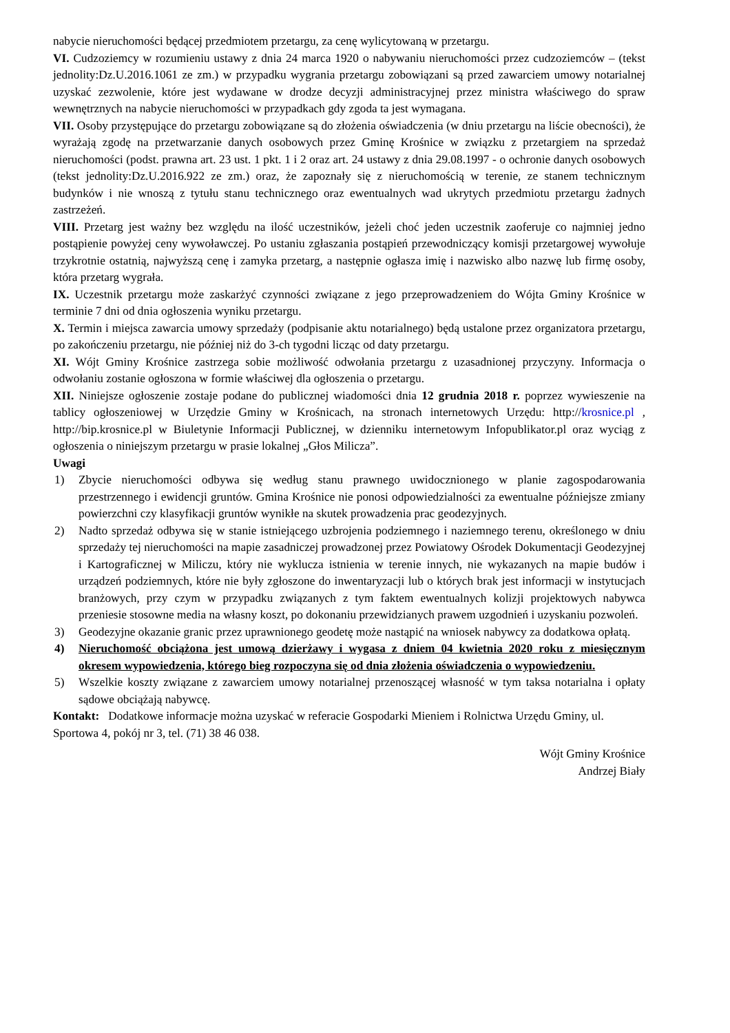nabycie nieruchomości będącej przedmiotem przetargu, za cenę wylicytowaną w przetargu.
VI. Cudzoziemcy w rozumieniu ustawy z dnia 24 marca 1920 o nabywaniu nieruchomości przez cudzoziemców – (tekst jednolity:Dz.U.2016.1061 ze zm.) w przypadku wygrania przetargu zobowiązani są przed zawarciem umowy notarialnej uzyskać zezwolenie, które jest wydawane w drodze decyzji administracyjnej przez ministra właściwego do spraw wewnętrznych na nabycie nieruchomości w przypadkach gdy zgoda ta jest wymagana.
VII. Osoby przystępujące do przetargu zobowiązane są do złożenia oświadczenia (w dniu przetargu na liście obecności), że wyrażają zgodę na przetwarzanie danych osobowych przez Gminę Krośnice w związku z przetargiem na sprzedaż nieruchomości (podst. prawna art. 23 ust. 1 pkt. 1 i 2 oraz art. 24 ustawy z dnia 29.08.1997 - o ochronie danych osobowych (tekst jednolity:Dz.U.2016.922 ze zm.) oraz, że zapoznały się z nieruchomością w terenie, ze stanem technicznym budynków i nie wnoszą z tytułu stanu technicznego oraz ewentualnych wad ukrytych przedmiotu przetargu żadnych zastrzeżeń.
VIII. Przetarg jest ważny bez względu na ilość uczestników, jeżeli choć jeden uczestnik zaoferuje co najmniej jedno postąpienie powyżej ceny wywoławczej. Po ustaniu zgłaszania postąpień przewodniczący komisji przetargowej wywołuje trzykrotnie ostatnią, najwyższą cenę i zamyka przetarg, a następnie ogłasza imię i nazwisko albo nazwę lub firmę osoby, która przetarg wygrała.
IX. Uczestnik przetargu może zaskarżyć czynności związane z jego przeprowadzeniem do Wójta Gminy Krośnice w terminie 7 dni od dnia ogłoszenia wyniku przetargu.
X. Termin i miejsca zawarcia umowy sprzedaży (podpisanie aktu notarialnego) będą ustalone przez organizatora przetargu, po zakończeniu przetargu, nie później niż do 3-ch tygodni licząc od daty przetargu.
XI. Wójt Gminy Krośnice zastrzega sobie możliwość odwołania przetargu z uzasadnionej przyczyny. Informacja o odwołaniu zostanie ogłoszona w formie właściwej dla ogłoszenia o przetargu.
XII. Niniejsze ogłoszenie zostaje podane do publicznej wiadomości dnia 12 grudnia 2018 r. poprzez wywieszenie na tablicy ogłoszeniowej w Urzędzie Gminy w Krośnicach, na stronach internetowych Urzędu: http://krosnice.pl , http://bip.krosnice.pl w Biuletynie Informacji Publicznej, w dzienniku internetowym Infopublikator.pl oraz wyciąg z ogłoszenia o niniejszym przetargu w prasie lokalnej „Głos Milicza”.
Uwagi
1) Zbycie nieruchomości odbywa się według stanu prawnego uwidocznionego w planie zagospodarowania przestrzennego i ewidencji gruntów. Gmina Krośnice nie ponosi odpowiedzialności za ewentualne późniejsze zmiany powierzchni czy klasyfikacji gruntów wynikłe na skutek prowadzenia prac geodezyjnych.
2) Nadto sprzedaż odbywa się w stanie istniejącego uzbrojenia podziemnego i naziemnego terenu, określonego w dniu sprzedaży tej nieruchomości na mapie zasadniczej prowadzonej przez Powiatowy Ośrodek Dokumentacji Geodezyjnej i Kartograficznej w Miliczu, który nie wyklucza istnienia w terenie innych, nie wykazanych na mapie budów i urządzeń podziemnych, które nie były zgłoszone do inwentaryzacji lub o których brak jest informacji w instytucjach branżowych, przy czym w przypadku związanych z tym faktem ewentualnych kolizji projektowych nabywca przeniesie stosowne media na własny koszt, po dokonaniu przewidzianych prawem uzgodnień i uzyskaniu pozwoleń.
3) Geodezyjne okazanie granic przez uprawnionego geodetę może nastąpić na wniosek nabywcy za dodatkowa opłatą.
4) Nieruchomość obciążona jest umową dzierżawy i wygasa z dniem 04 kwietnia 2020 roku z miesięcznym okresem wypowiedzenia, którego bieg rozpoczyna się od dnia złożenia oświadczenia o wypowiedzeniu.
5) Wszelkie koszty związane z zawarciem umowy notarialnej przenoszącej własność w tym taksa notarialna i opłaty sądowe obciążają nabywcę.
Kontakt: Dodatkowe informacje można uzyskać w referacie Gospodarki Mieniem i Rolnictwa Urzędu Gminy, ul. Sportowa 4, pokój nr 3, tel. (71) 38 46 038.
Wójt Gminy Krośnice
Andrzej Biały